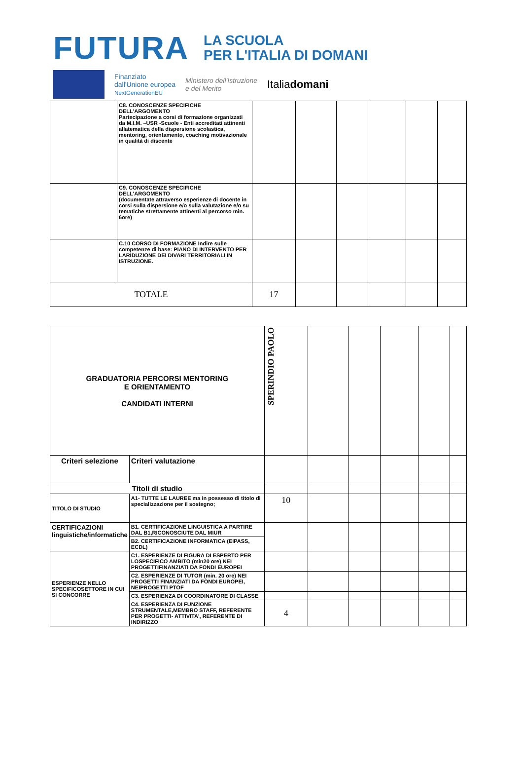FUTURA LA SCUOLA
PER L'ITALIA DI DOMANI
Finanziato
dall'Unione europea
NextGenerationEU
Ministero dell'Istruzione
e del Merito
Italiadomani
| | C8. CONOSCENZE SPECIFICHE DELL'ARGOMENTO Partecipazione a corsi di formazione organizzati da M.I.M. –USR -Scuole - Enti accreditati attinenti allatematica della dispersione scolastica, mentoring, orientamento, coaching motivazionale in qualità di discente | | | | | | |
| | C9. CONOSCENZE SPECIFICHE DELL'ARGOMENTO (documentate attraverso esperienze di docente in corsi sulla dispersione e/o sulla valutazione e/o su tematiche strettamente attinenti al percorso min. 6ore) | | | | | | |
| | C.10 CORSO DI FORMAZIONE Indire sulle competenze di base: PIANO DI INTERVENTO PER LARIDUZIONE DEI DIVARI TERRITORIALI IN ISTRUZIONE. | | | | | | |
| TOTALE | | 17 | | | | | |
| GRADUATORIA PERCORSI MENTORING E ORIENTAMENTO CANDIDATI INTERNI | | SPERINDIO PAOLO | | | | | |
| Criteri selezione | Criteri valutazione | | | | | | |
| Titoli di studio | | | | | | | |
| TITOLO DI STUDIO | A1- TUTTE LE LAUREE ma in possesso di titolo di specializzazione per il sostegno; | 10 | | | | | |
| CERTIFICAZIONI linguistiche/informatiche | B1. CERTIFICAZIONE LINGUISTICA A PARTIRE DAL B1,RICONOSCIUTE DAL MIUR | | | | | | |
| | B2. CERTIFICAZIONE INFORMATICA (EIPASS, ECDL) | | | | | | |
| ESPERIENZE NELLO SPECIFICOSETTORE IN CUI SI CONCORRE | C1. ESPERIENZE DI FIGURA DI ESPERTO PER LOSPECIFICO AMBITO (min20 ore) NEI PROGETTIFINANZIATI DA FONDI EUROPEI | | | | | | |
| | C2. ESPERIENZE DI TUTOR (min. 20 ore) NEI PROGETTI FINANZIATI DA FONDI EUROPEI, NEIPROGETTI PTOF | | | | | | |
| | C3. ESPERIENZA DI COORDINATORE DI CLASSE | | | | | | |
| | C4. ESPERIENZA DI FUNZIONE STRUMENTALE,MEMBRO STAFF, REFERENTE PER PROGETTI- ATTIVITA', REFERENTE DI INDIRIZZO | 4 | | | | | |